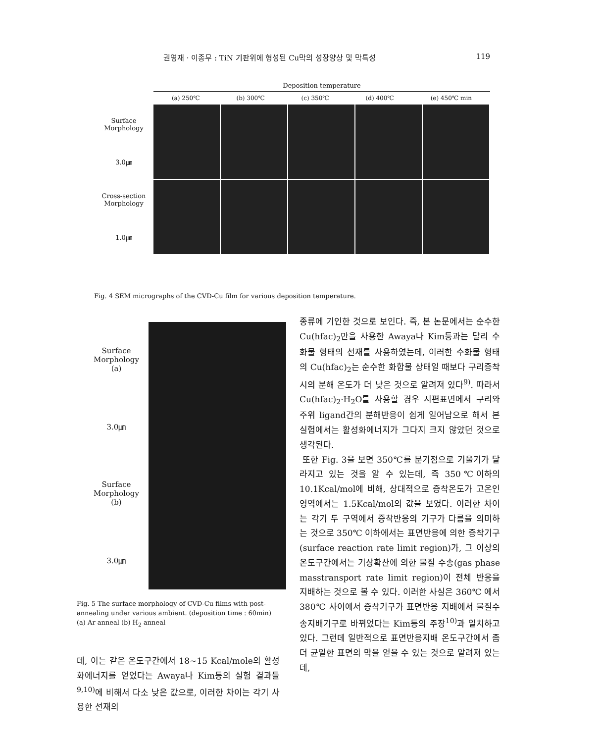권영재 · 이종무 : TiN 기판위에 형성된 Cu막의 성장양상 및 막특성 119
Deposition temperature
(a) 250℃ (b) 300℃ (c) 350℃ (d) 400℃ (e) 450℃ min
Surface
Morphology
3.0㎛
Cross-section
Morphology
1.0㎛
Fig. 4 SEM micrographs of the CVD-Cu film for various deposition temperature.
Surface
Morphology
(a)
3.0㎛
Surface
Morphology
(b)
3.0㎛
Fig. 5 The surface morphology of CVD-Cu films with post-annealing under various ambient. (deposition time : 60min)
(a) Ar anneal (b) H<sub>2</sub> anneal
데, 이는 같은 온도구간에서 18~15 Kcal/mole의 활성화에너지를 얻었다는 Awaya나 Kim등의 실험 결과들<sup>9,10)</sup>에 비해서 다소 낮은 값으로, 이러한 차이는 각기 사용한 선재의
종류에 기인한 것으로 보인다. 즉, 본 논문에서는 순수한 Cu(hfac)<sub>2</sub>만을 사용한 Awaya나 Kim등과는 달리 수화물 형태의 선재를 사용하였는데, 이러한 수화물 형태의 Cu(hfac)<sub>2</sub>는 순수한 화합물 상태일 때보다 구리증착시의 분해 온도가 더 낮은 것으로 알려져 있다<sup>9)</sup>. 따라서 Cu(hfac)<sub>2</sub>·H<sub>2</sub>O를 사용할 경우 시편표면에서 구리와 주위 ligand간의 분해반응이 쉽게 일어남으로 해서 본 실험에서는 활성화에너지가 그다지 크지 않았던 것으로 생각된다.
또한 Fig. 3을 보면 350℃를 분기점으로 기울기가 달라지고 있는 것을 알 수 있는데, 즉 350℃이하의 10.1Kcal/mol에 비해, 상대적으로 증착온도가 고온인 영역에서는 1.5Kcal/mol의 값을 보였다. 이러한 차이는 각기 두 구역에서 증착반응의 기구가 다름을 의미하는 것으로 350℃ 이하에서는 표면반응에 의한 증착기구(surface reaction rate limit region)가, 그 이상의 온도구간에서는 기상확산에 의한 물질 수송(gas phase masstransport rate limit region)이 전체 반응을 지배하는 것으로 볼 수 있다. 이러한 사실은 360℃ 에서 380℃ 사이에서 증착기구가 표면반응 지배에서 물질수송지배기구로 바뀌었다는 Kim등의 주장<sup>10)</sup>과 일치하고 있다. 그런데 일반적으로 표면반응지배 온도구간에서 좀 더 균일한 표면의 막을 얻을 수 있는 것으로 알려져 있는데,